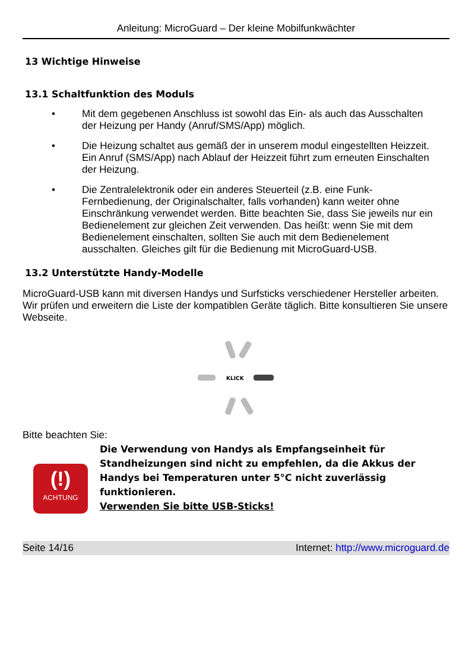Anleitung: MicroGuard – Der kleine Mobilfunkwächter
13 Wichtige Hinweise
13.1 Schaltfunktion des Moduls
• Mit dem gegebenen Anschluss ist sowohl das Ein- als auch das Ausschalten der Heizung per Handy (Anruf/SMS/App) möglich.
• Die Heizung schaltet aus gemäß der in unserem modul eingestellten Heizzeit. Ein Anruf (SMS/App) nach Ablauf der Heizzeit führt zum erneuten Einschalten der Heizung.
• Die Zentralelektronik oder ein anderes Steuerteil (z.B. eine Funk-Fernbedienung, der Originalschalter, falls vorhanden) kann weiter ohne Einschränkung verwendet werden. Bitte beachten Sie, dass Sie jeweils nur ein Bedienelement zur gleichen Zeit verwenden. Das heißt: wenn Sie mit dem Bedienelement einschalten, sollten Sie auch mit dem Bedienelement ausschalten. Gleiches gilt für die Bedienung mit MicroGuard-USB.
13.2 Unterstützte Handy-Modelle
MicroGuard-USB kann mit diversen Handys und Surfsticks verschiedener Hersteller arbeiten. Wir prüfen und erweitern die Liste der kompatiblen Geräte täglich. Bitte konsultieren Sie unsere Webseite.
KLICK
Bitte beachten Sie:
(!)
ACHTUNG
Die Verwendung von Handys als Empfangseinheit für Standheizungen sind nicht zu empfehlen, da die Akkus der Handys bei Temperaturen unter 5°C nicht zuverlässig funktionieren.
Verwenden Sie bitte USB-Sticks!
Seite 14/16 Internet: http://www.microguard.de